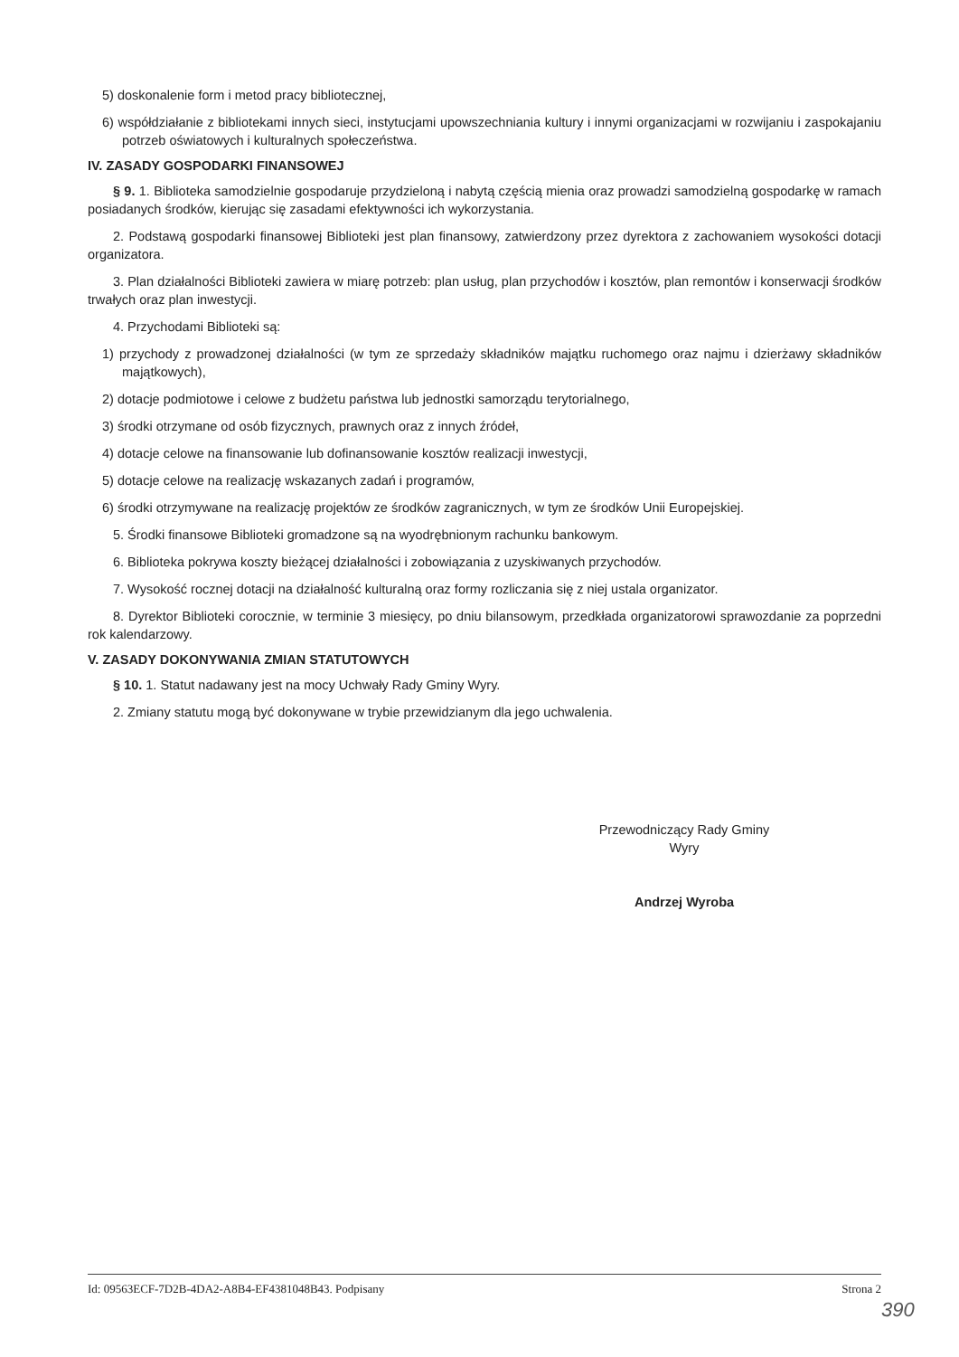5) doskonalenie form i metod pracy bibliotecznej,
6) współdziałanie z bibliotekami innych sieci, instytucjami upowszechniania kultury i innymi organizacjami w rozwijaniu i zaspokajaniu potrzeb oświatowych i kulturalnych społeczeństwa.
IV. ZASADY GOSPODARKI FINANSOWEJ
§ 9. 1. Biblioteka samodzielnie gospodaruje przydzieloną i nabytą częścią mienia oraz prowadzi samodzielną gospodarkę w ramach posiadanych środków, kierując się zasadami efektywności ich wykorzystania.
2. Podstawą gospodarki finansowej Biblioteki jest plan finansowy, zatwierdzony przez dyrektora z zachowaniem wysokości dotacji organizatora.
3. Plan działalności Biblioteki zawiera w miarę potrzeb: plan usług, plan przychodów i kosztów, plan remontów i konserwacji środków trwałych oraz plan inwestycji.
4. Przychodami Biblioteki są:
1) przychody z prowadzonej działalności (w tym ze sprzedaży składników majątku ruchomego oraz najmu i dzierżawy składników majątkowych),
2) dotacje podmiotowe i celowe z budżetu państwa lub jednostki samorządu terytorialnego,
3) środki otrzymane od osób fizycznych, prawnych oraz z innych źródeł,
4) dotacje celowe na finansowanie lub dofinansowanie kosztów realizacji inwestycji,
5) dotacje celowe na realizację wskazanych zadań i programów,
6) środki otrzymywane na realizację projektów ze środków zagranicznych, w tym ze środków Unii Europejskiej.
5. Środki finansowe Biblioteki gromadzone są na wyodrębnionym rachunku bankowym.
6. Biblioteka pokrywa koszty bieżącej działalności i zobowiązania z uzyskiwanych przychodów.
7. Wysokość rocznej dotacji na działalność kulturalną oraz formy rozliczania się z niej ustala organizator.
8. Dyrektor Biblioteki corocznie, w terminie 3 miesięcy, po dniu bilansowym, przedkłada organizatorowi sprawozdanie za poprzedni rok kalendarzowy.
V. ZASADY DOKONYWANIA ZMIAN STATUTOWYCH
§ 10. 1. Statut nadawany jest na mocy Uchwały Rady Gminy Wyry.
2. Zmiany statutu mogą być dokonywane w trybie przewidzianym dla jego uchwalenia.
Przewodniczący Rady Gminy
Wyry
Andrzej Wyroba
Id: 09563ECF-7D2B-4DA2-A8B4-EF4381048B43. Podpisany Strona 2
390